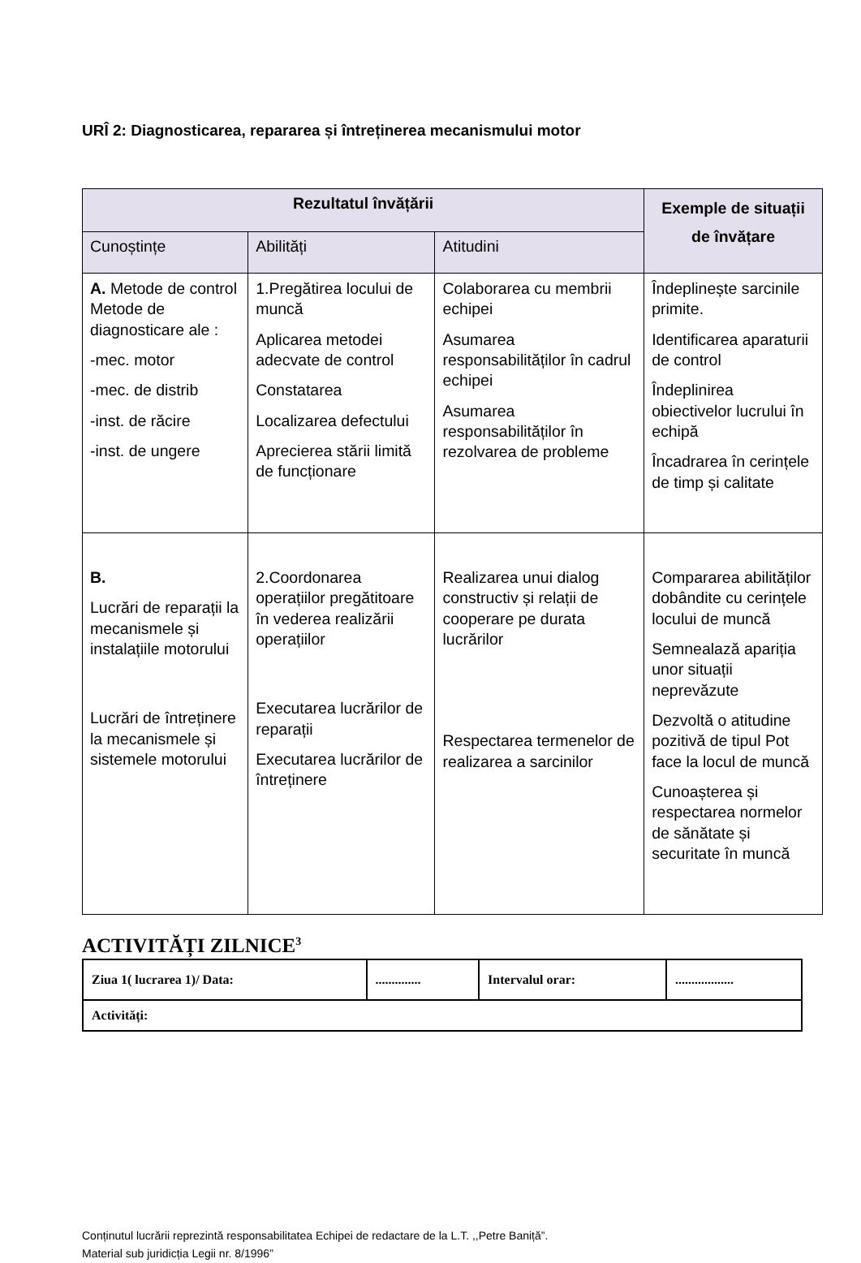URÎ 2: Diagnosticarea, repararea și întreținerea mecanismului motor
| Rezultatul învățării | | | Exemple de situații de învățare |
| --- | --- | --- | --- |
| Cunoștințe | Abilități | Atitudini | |
| A. Metode de control Metode de diagnosticare ale : -mec. motor -mec. de distrib -inst. de răcire -inst. de ungere | 1.Pregătirea locului de muncă Aplicarea metodei adecvate de control Constatarea Localizarea defectului Aprecierea stării limită de funcționare | Colaborarea cu membrii echipei Asumarea responsabilităților în cadrul echipei Asumarea responsabilităților în rezolvarea de probleme | Îndeplinește sarcinile primite. Identificarea aparaturii de control Îndeplinirea obiectivelor lucrului în echipă Încadrarea în cerințele de timp și calitate |
| B. Lucrări de reparații la mecanismele și instalațiile motorului Lucrări de întreținere la mecanismele și sistemele motorului | 2.Coordonarea operațiilor pregătitoare în vederea realizării operațiilor Executarea lucrărilor de reparații Executarea lucrărilor de întreținere | Realizarea unui dialog constructiv și relații de cooperare pe durata lucrărilor Respectarea termenelor de realizarea a sarcinilor | Compararea abilităților dobândite cu cerințele locului de muncă Semnealază apariția unor situații neprevăzute Dezvoltă o atitudine pozitivă de tipul Pot face la locul de muncă Cunoașterea și respectarea normelor de sănătate și securitate în muncă |
ACTIVITĂȚI ZILNICE<sup>3</sup>
| Ziua 1( lucrarea 1)/ Data: | .............. | Intervalul orar: | .................. |
| Activități: | | | |
Conținutul lucrării reprezintă responsabilitatea Echipei de redactare de la L.T. ,,Petre Baniță”.
Material sub juridicția Legii nr. 8/1996”